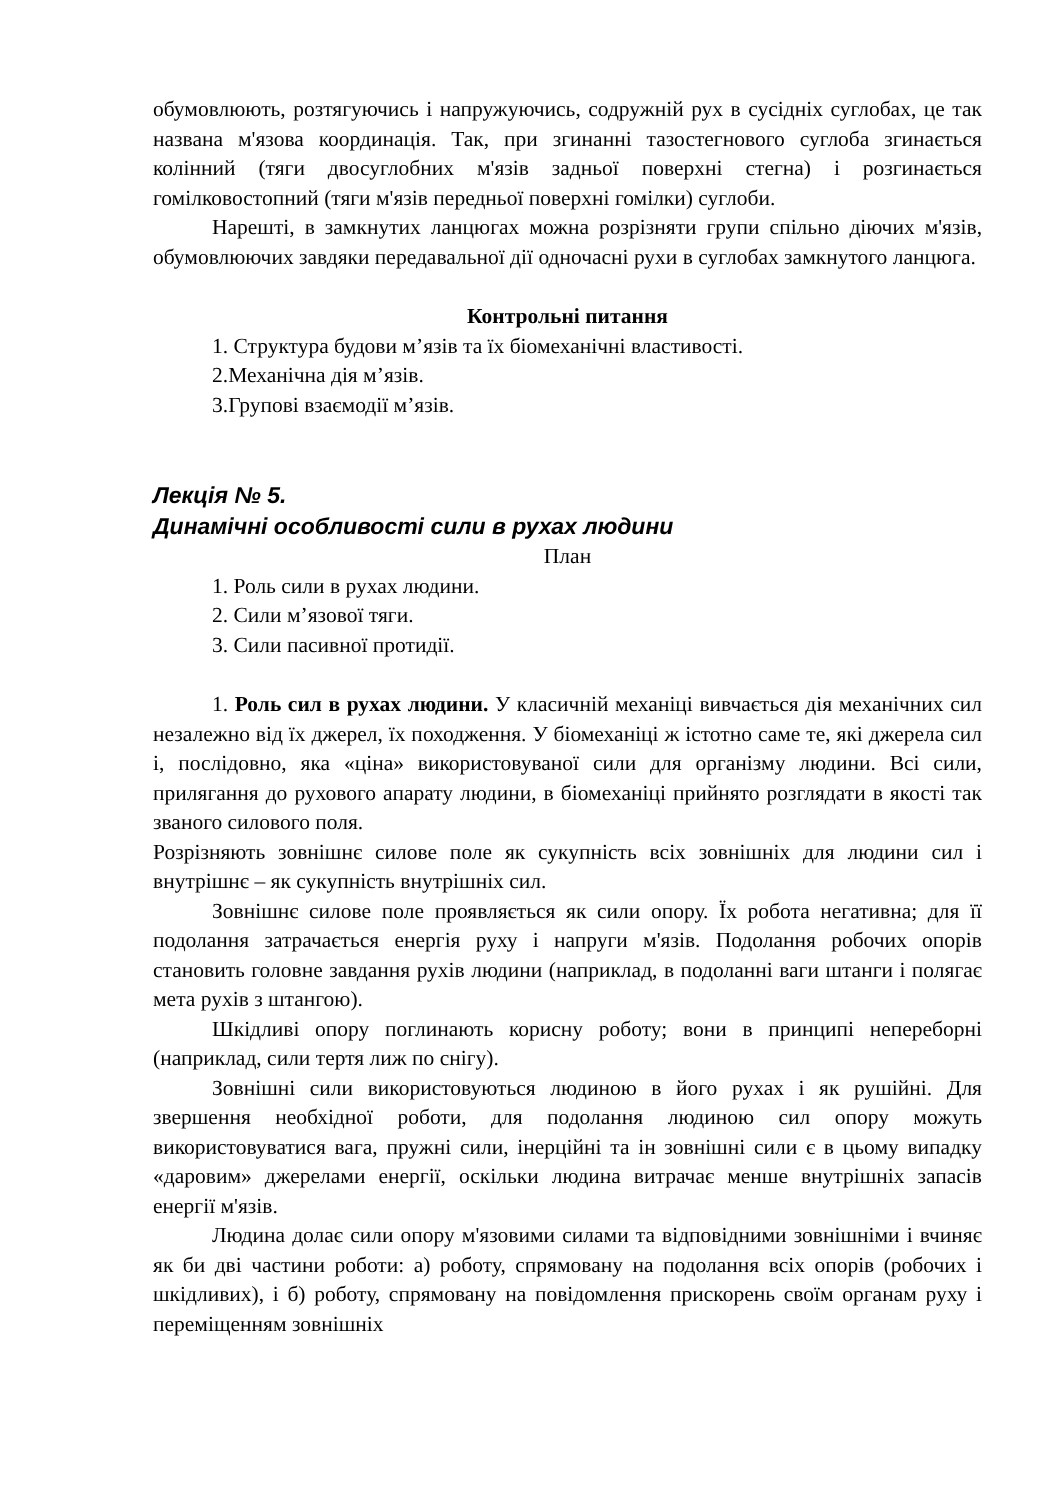обумовлюють, розтягуючись і напружуючись, содружній рух в сусідніх суглобах, це так названа м'язова координація. Так, при згинанні тазостегнового суглоба згинається колінний (тяги двосуглобних м'язів задньої поверхні стегна) і розгинається гомілковостопний (тяги м'язів передньої поверхні гомілки) суглоби.
Нарешті, в замкнутих ланцюгах можна розрізняти групи спільно діючих м'язів, обумовлюючих завдяки передавальної дії одночасні рухи в суглобах замкнутого ланцюга.
Контрольні питання
1. Структура будови м’язів та їх біомеханічні властивості.
2.Механічна дія м’язів.
3.Групові взаємодії м’язів.
Лекція № 5.
Динамічні особливості сили в рухах людини
План
1. Роль сили в рухах людини.
2. Сили м’язової тяги.
3. Сили пасивної протидії.
1. Роль сил в рухах людини. У класичній механіці вивчається дія механічних сил незалежно від їх джерел, їх походження. У біомеханіці ж істотно саме те, які джерела сил і, послідовно, яка «ціна» використовуваної сили для організму людини. Всі сили, прилягання до рухового апарату людини, в біомеханіці прийнято розглядати в якості так званого силового поля.
Розрізняють зовнішнє силове поле як сукупність всіх зовнішніх для людини сил і внутрішнє – як сукупність внутрішніх сил.
Зовнішнє силове поле проявляється як сили опору. Їх робота негативна; для її подолання затрачається енергія руху і напруги м'язів. Подолання робочих опорів становить головне завдання рухів людини (наприклад, в подоланні ваги штанги і полягає мета рухів з штангою).
Шкідливі опору поглинають корисну роботу; вони в принципі непереборні (наприклад, сили тертя лиж по снігу).
Зовнішні сили використовуються людиною в його рухах і як рушійні. Для звершення необхідної роботи, для подолання людиною сил опору можуть використовуватися вага, пружні сили, інерційні та ін зовнішні сили є в цьому випадку «даровим» джерелами енергії, оскільки людина витрачає менше внутрішніх запасів енергії м'язів.
Людина долає сили опору м'язовими силами та відповідними зовнішніми і вчиняє як би дві частини роботи: а) роботу, спрямовану на подолання всіх опорів (робочих і шкідливих), і б) роботу, спрямовану на повідомлення прискорень своїм органам руху і переміщенням зовнішніх